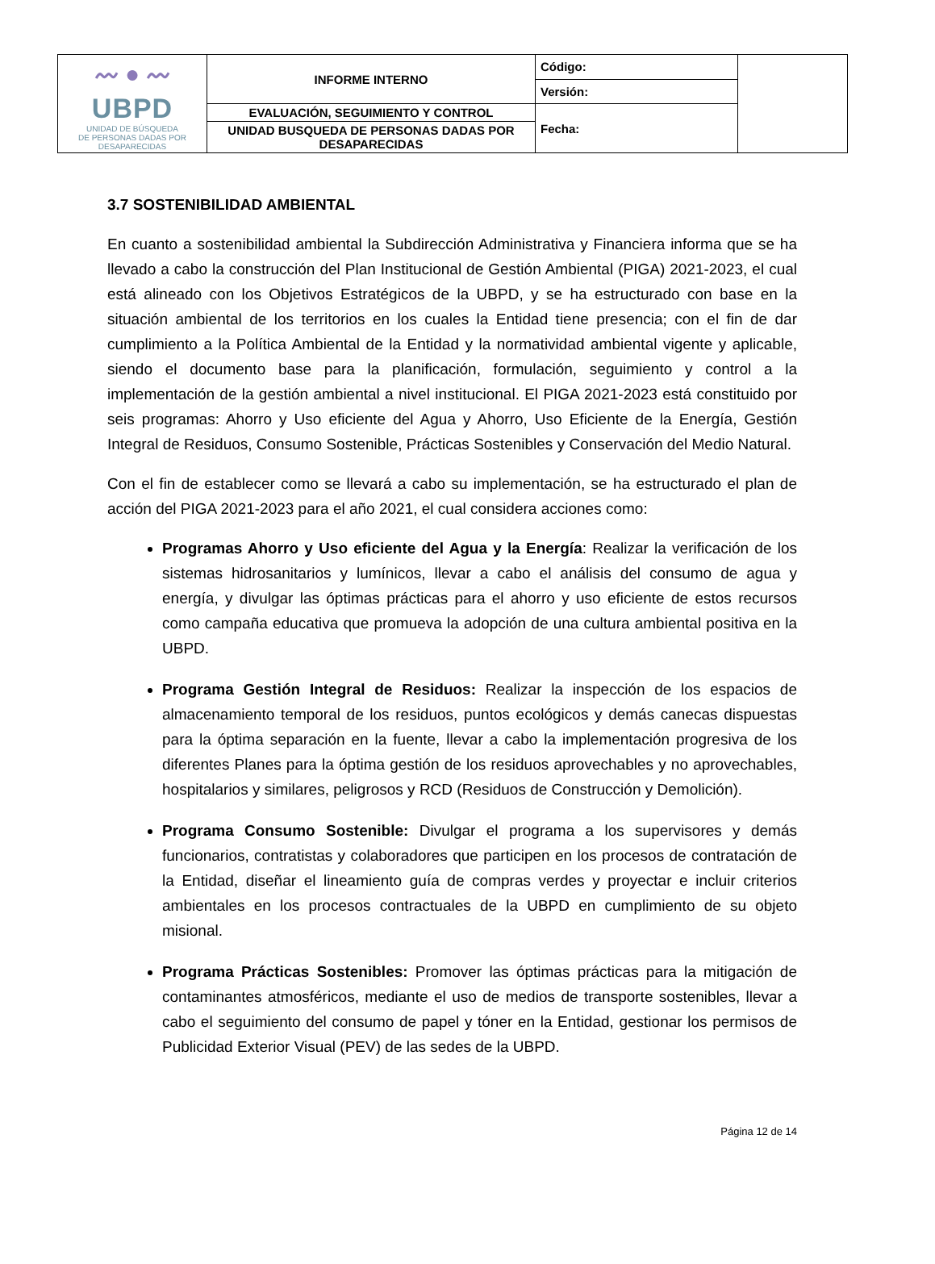| 〰 ● 〰 UBPD UNIDAD DE BÚSQUEDA DE PERSONAS DADAS POR DESAPARECIDAS | INFORME INTERNO | Código: | |
| | | Versión: | |
| | EVALUACIÓN, SEGUIMIENTO Y CONTROL | Fecha: | |
| | UNIDAD BUSQUEDA DE PERSONAS DADAS POR DESAPARECIDAS | | |
3.7 SOSTENIBILIDAD AMBIENTAL
En cuanto a sostenibilidad ambiental la Subdirección Administrativa y Financiera informa que se ha llevado a cabo la construcción del Plan Institucional de Gestión Ambiental (PIGA) 2021-2023, el cual está alineado con los Objetivos Estratégicos de la UBPD, y se ha estructurado con base en la situación ambiental de los territorios en los cuales la Entidad tiene presencia; con el fin de dar cumplimiento a la Política Ambiental de la Entidad y la normatividad ambiental vigente y aplicable, siendo el documento base para la planificación, formulación, seguimiento y control a la implementación de la gestión ambiental a nivel institucional. El PIGA 2021-2023 está constituido por seis programas: Ahorro y Uso eficiente del Agua y Ahorro, Uso Eficiente de la Energía, Gestión Integral de Residuos, Consumo Sostenible, Prácticas Sostenibles y Conservación del Medio Natural.
Con el fin de establecer como se llevará a cabo su implementación, se ha estructurado el plan de acción del PIGA 2021-2023 para el año 2021, el cual considera acciones como:
Programas Ahorro y Uso eficiente del Agua y la Energía: Realizar la verificación de los sistemas hidrosanitarios y lumínicos, llevar a cabo el análisis del consumo de agua y energía, y divulgar las óptimas prácticas para el ahorro y uso eficiente de estos recursos como campaña educativa que promueva la adopción de una cultura ambiental positiva en la UBPD.
Programa Gestión Integral de Residuos: Realizar la inspección de los espacios de almacenamiento temporal de los residuos, puntos ecológicos y demás canecas dispuestas para la óptima separación en la fuente, llevar a cabo la implementación progresiva de los diferentes Planes para la óptima gestión de los residuos aprovechables y no aprovechables, hospitalarios y similares, peligrosos y RCD (Residuos de Construcción y Demolición).
Programa Consumo Sostenible: Divulgar el programa a los supervisores y demás funcionarios, contratistas y colaboradores que participen en los procesos de contratación de la Entidad, diseñar el lineamiento guía de compras verdes y proyectar e incluir criterios ambientales en los procesos contractuales de la UBPD en cumplimiento de su objeto misional.
Programa Prácticas Sostenibles: Promover las óptimas prácticas para la mitigación de contaminantes atmosféricos, mediante el uso de medios de transporte sostenibles, llevar a cabo el seguimiento del consumo de papel y tóner en la Entidad, gestionar los permisos de Publicidad Exterior Visual (PEV) de las sedes de la UBPD.
Página 12 de 14